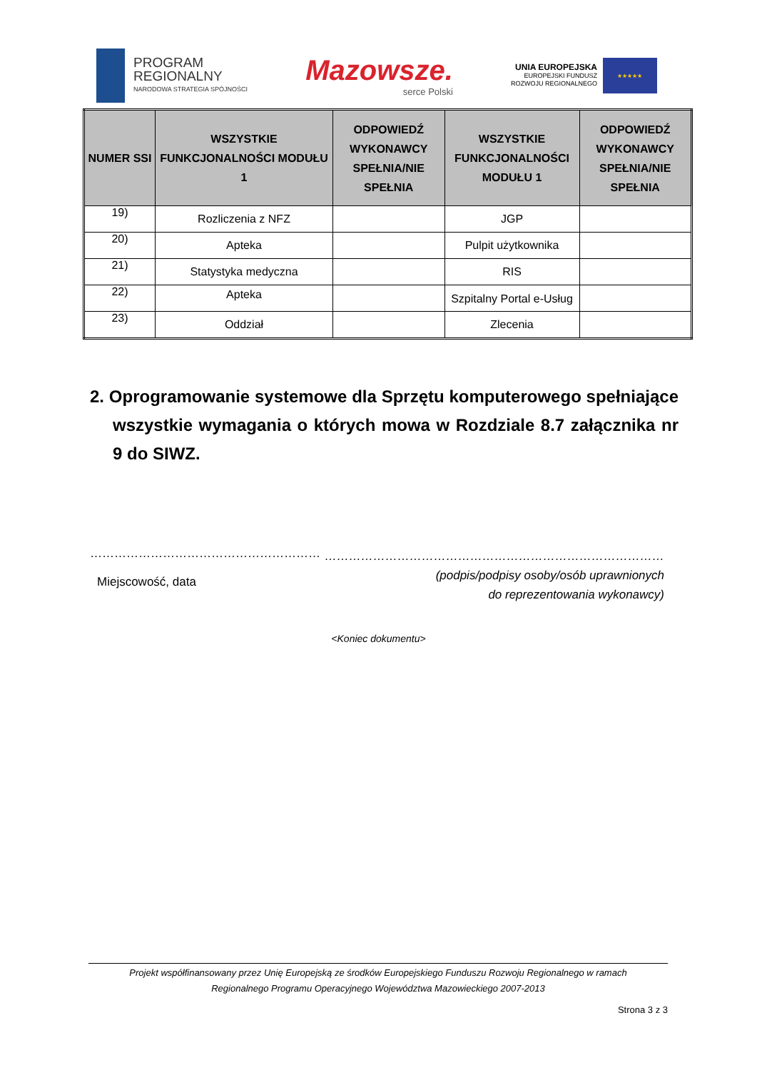PROGRAM
REGIONALNY
NARODOWA STRATEGIA SPÓJNOŚCI
Mazowsze.
serce Polski
UNIA EUROPEJSKA
EUROPEJSKI FUNDUSZ
ROZWOJU REGIONALNEGO
★★★★★
| NUMER SSI | WSZYSTKIE FUNKCJONALNOŚCI MODUŁU 1 | ODPOWIEDŹ WYKONAWCY SPEŁNIA/NIE SPEŁNIA | WSZYSTKIE FUNKCJONALNOŚCI MODUŁU 1 | ODPOWIEDŹ WYKONAWCY SPEŁNIA/NIE SPEŁNIA |
| --- | --- | --- | --- | --- |
| 19) | Rozliczenia z NFZ | | JGP | |
| 20) | Apteka | | Pulpit użytkownika | |
| 21) | Statystyka medyczna | | RIS | |
| 22) | Apteka | | Szpitalny Portal e-Usług | |
| 23) | Oddział | | Zlecenia | |
2. Oprogramowanie systemowe dla Sprzętu komputerowego spełniające wszystkie wymagania o których mowa w Rozdziale 8.7 załącznika nr 9 do SIWZ.
…………………………………………………
Miejscowość, data
…………………………………………………………………………
(podpis/podpisy osoby/osób uprawnionych
do reprezentowania wykonawcy)
<Koniec dokumentu>
Projekt współfinansowany przez Unię Europejską ze środków Europejskiego Funduszu Rozwoju Regionalnego w ramach
Regionalnego Programu Operacyjnego Województwa Mazowieckiego 2007-2013
Strona 3 z 3